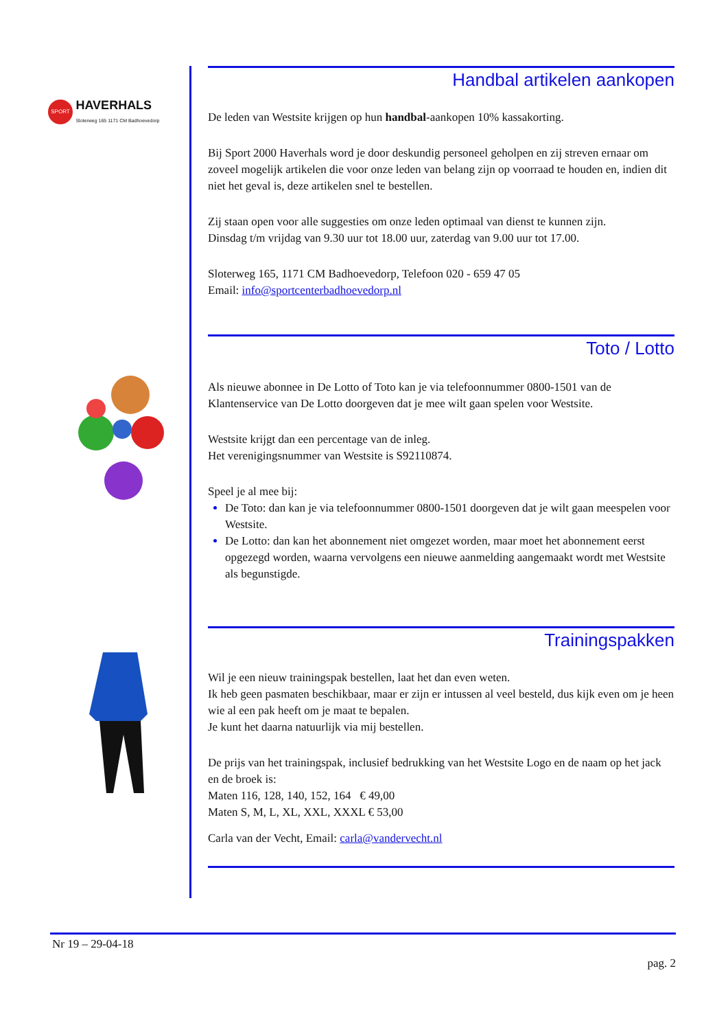SPORT HAVERHALS
Sloterweg 165 1171 CM Badhoevedorp
Handbal artikelen aankopen
De leden van Westsite krijgen op hun handbal-aankopen 10% kassakorting.
Bij Sport 2000 Haverhals word je door deskundig personeel geholpen en zij streven ernaar om zoveel mogelijk artikelen die voor onze leden van belang zijn op voorraad te houden en, indien dit niet het geval is, deze artikelen snel te bestellen.
Zij staan open voor alle suggesties om onze leden optimaal van dienst te kunnen zijn.
Dinsdag t/m vrijdag van 9.30 uur tot 18.00 uur, zaterdag van 9.00 uur tot 17.00.
Sloterweg 165, 1171 CM Badhoevedorp, Telefoon 020 - 659 47 05
Email: info@sportcenterbadhoevedorp.nl
Toto / Lotto
Als nieuwe abonnee in De Lotto of Toto kan je via telefoonnummer 0800-1501 van de Klantenservice van De Lotto doorgeven dat je mee wilt gaan spelen voor Westsite.
Westsite krijgt dan een percentage van de inleg.
Het verenigingsnummer van Westsite is S92110874.
Speel je al mee bij:
De Toto: dan kan je via telefoonnummer 0800-1501 doorgeven dat je wilt gaan meespelen voor Westsite.
De Lotto: dan kan het abonnement niet omgezet worden, maar moet het abonnement eerst opgezegd worden, waarna vervolgens een nieuwe aanmelding aangemaakt wordt met Westsite als begunstigde.
Trainingspakken
Wil je een nieuw trainingspak bestellen, laat het dan even weten.
Ik heb geen pasmaten beschikbaar, maar er zijn er intussen al veel besteld, dus kijk even om je heen wie al een pak heeft om je maat te bepalen.
Je kunt het daarna natuurlijk via mij bestellen.
De prijs van het trainingspak, inclusief bedrukking van het Westsite Logo en de naam op het jack en de broek is:
Maten 116, 128, 140, 152, 164 € 49,00
Maten S, M, L, XL, XXL, XXXL € 53,00
Carla van der Vecht, Email: carla@vandervecht.nl
Nr 19 – 29-04-18
pag. 2